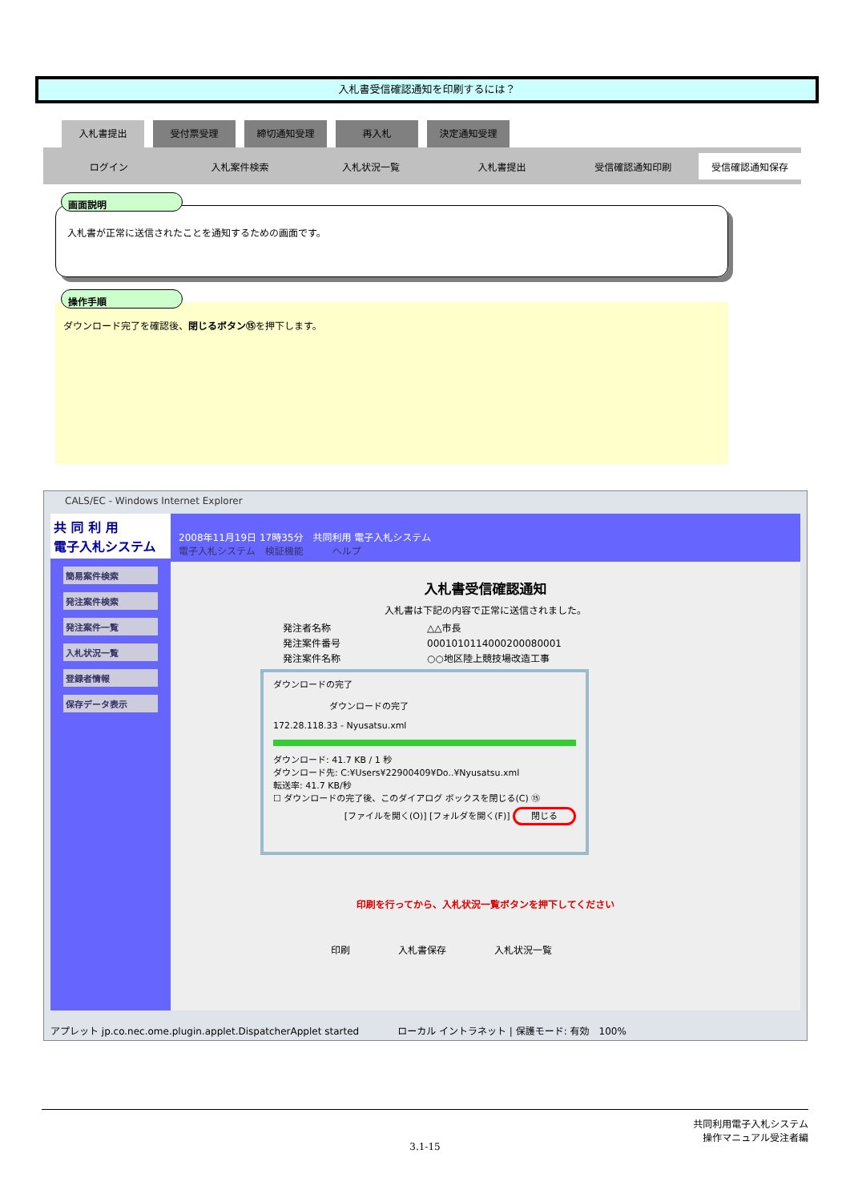入札書受信確認通知を印刷するには？
入札書提出 受付票受理 締切通知受理 再入札 決定通知受理
ログイン 入札案件検索 入札状況一覧 入札書提出 受信確認通知印刷
受信確認通知保存
入札書が正常に送信されたことを通知するための画面です。
画面説明
ダウンロード完了を確認後、閉じるボタン⑮を押下します。
操作手順
CALS/EC - Windows Internet Explorer
共 同 利 用
電子入札システム
簡易案件検索
発注案件検索
発注案件一覧
入札状況一覧
登録者情報
保存データ表示
2008年11月19日 17時35分　共同利用 電子入札システム
電子入札システム　検証機能　　　ヘルプ
入札書受信確認通知
入札書は下記の内容で正常に送信されました。
発注者名称　　　　　　　　　　△△市長
発注案件番号　　　　　　　　　0001010114000200080001
発注案件名称　　　　　　　　　○○地区陸上競技場改造工事
印刷を行ってから、入札状況一覧ボタンを押下してください
印刷 入札書保存 入札状況一覧
ダウンロードの完了
ダウンロードの完了
172.28.118.33 - Nyusatsu.xml
ダウンロード: 41.7 KB / 1 秒
ダウンロード先: C:¥Users¥22900409¥Do..¥Nyusatsu.xml
転送率: 41.7 KB/秒
☐ ダウンロードの完了後、このダイアログ ボックスを閉じる(C) ⑮
[ファイルを開く(O)] [フォルダを開く(F)] 閉じる
アプレット jp.co.nec.ome.plugin.applet.DispatcherApplet started　　　　ローカル イントラネット | 保護モード: 有効　100%
共同利用電子入札システム
操作マニュアル受注者編
3.1-15